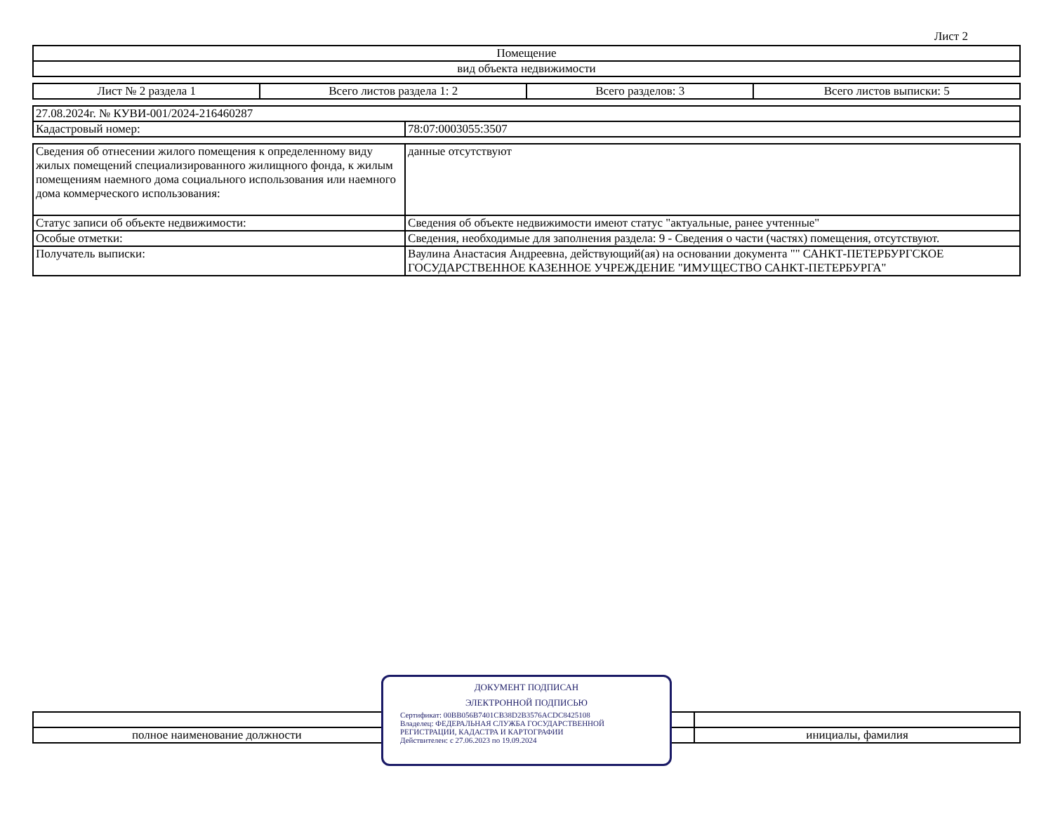Лист 2
| Помещение |
| вид объекта недвижимости |
| Лист № 2 раздела 1 | Всего листов раздела 1: 2 | Всего разделов: 3 | Всего листов выписки: 5 |
| 27.08.2024г. № КУВИ-001/2024-216460287 | |
| Кадастровый номер: | 78:07:0003055:3507 |
| Сведения об отнесении жилого помещения к определенному виду жилых помещений специализированного жилищного фонда, к жилым помещениям наемного дома социального использования или наемного дома коммерческого использования: | данные отсутствуют |
| Статус записи об объекте недвижимости: | Сведения об объекте недвижимости имеют статус "актуальные, ранее учтенные" |
| Особые отметки: | Сведения, необходимые для заполнения раздела: 9 - Сведения о части (частях) помещения, отсутствуют. |
| Получатель выписки: | Ваулина Анастасия Андреевна, действующий(ая) на основании документа "" САНКТ-ПЕТЕРБУРГСКОЕ ГОСУДАРСТВЕННОЕ КАЗЕННОЕ УЧРЕЖДЕНИЕ "ИМУЩЕСТВО САНКТ-ПЕТЕРБУРГА" |
| полное наименование должности | инициалы, фамилия |
ДОКУМЕНТ ПОДПИСАН
ЭЛЕКТРОННОЙ ПОДПИСЬЮ
Сертификат: 00BB056B7401CB38D2B3576ACDC8425108
Владелец: ФЕДЕРАЛЬНАЯ СЛУЖБА ГОСУДАРСТВЕННОЙ РЕГИСТРАЦИИ, КАДАСТРА И КАРТОГРАФИИ
Действителен: с 27.06.2023 по 19.09.2024